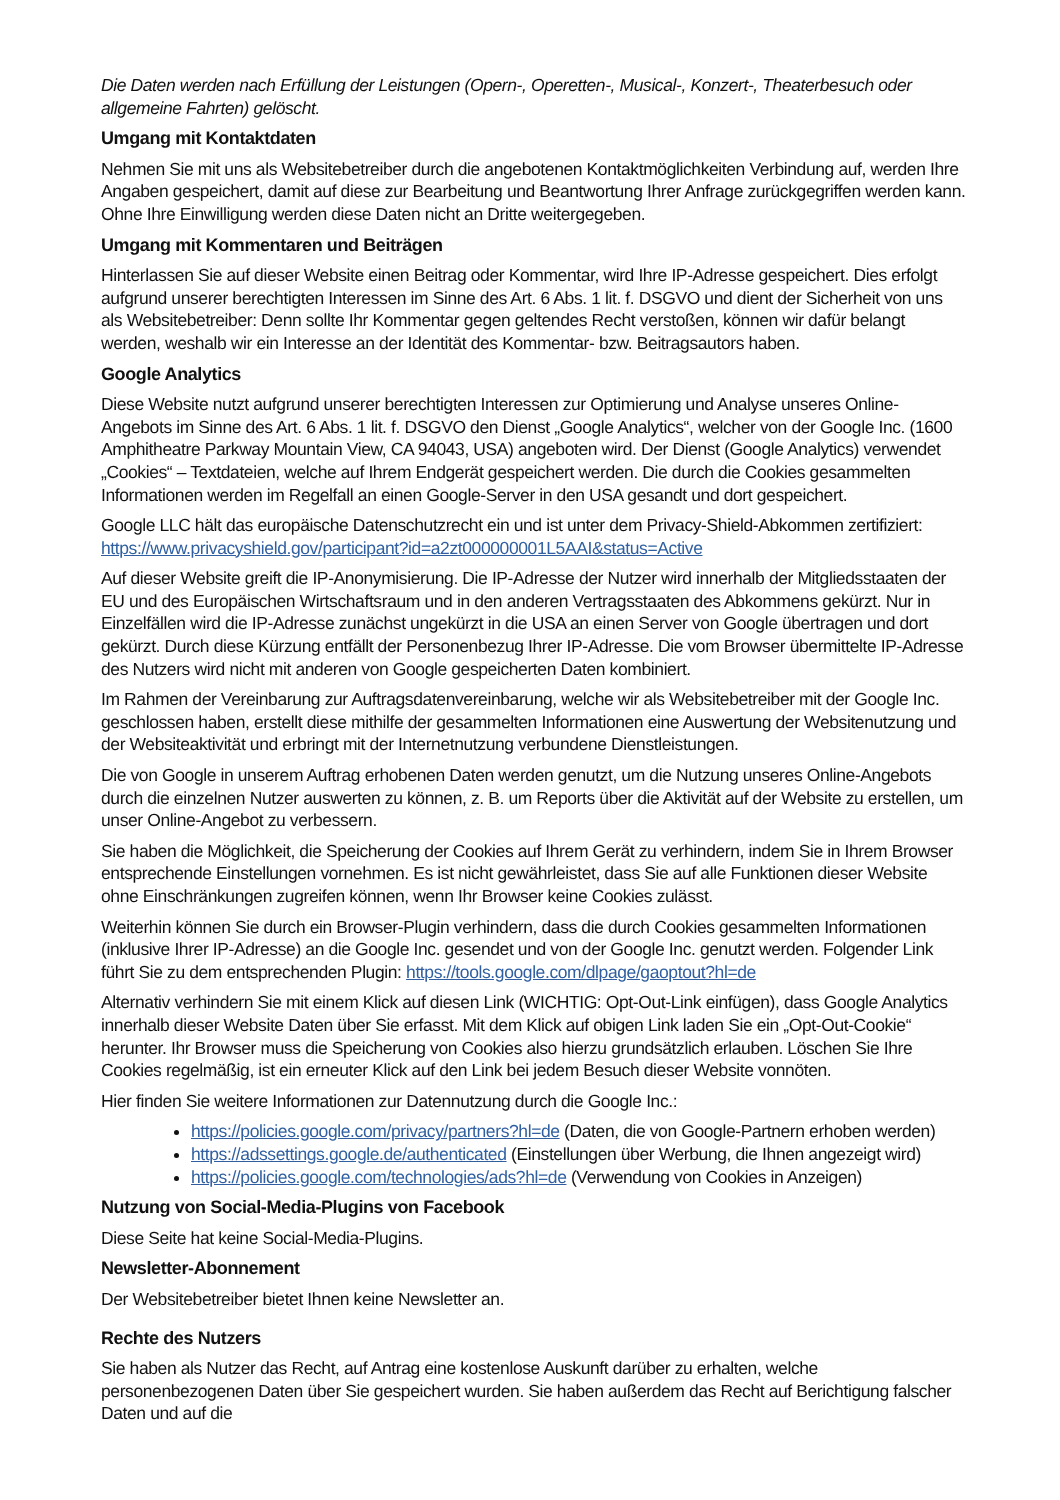Die Daten werden nach Erfüllung der Leistungen (Opern-, Operetten-, Musical-, Konzert-, Theaterbesuch oder allgemeine Fahrten) gelöscht.
Umgang mit Kontaktdaten
Nehmen Sie mit uns als Websitebetreiber durch die angebotenen Kontaktmöglichkeiten Verbindung auf, werden Ihre Angaben gespeichert, damit auf diese zur Bearbeitung und Beantwortung Ihrer Anfrage zurückgegriffen werden kann. Ohne Ihre Einwilligung werden diese Daten nicht an Dritte weitergegeben.
Umgang mit Kommentaren und Beiträgen
Hinterlassen Sie auf dieser Website einen Beitrag oder Kommentar, wird Ihre IP-Adresse gespeichert. Dies erfolgt aufgrund unserer berechtigten Interessen im Sinne des Art. 6 Abs. 1 lit. f. DSGVO und dient der Sicherheit von uns als Websitebetreiber: Denn sollte Ihr Kommentar gegen geltendes Recht verstoßen, können wir dafür belangt werden, weshalb wir ein Interesse an der Identität des Kommentar- bzw. Beitragsautors haben.
Google Analytics
Diese Website nutzt aufgrund unserer berechtigten Interessen zur Optimierung und Analyse unseres Online-Angebots im Sinne des Art. 6 Abs. 1 lit. f. DSGVO den Dienst „Google Analytics“, welcher von der Google Inc. (1600 Amphitheatre Parkway Mountain View, CA 94043, USA) angeboten wird. Der Dienst (Google Analytics) verwendet „Cookies“ – Textdateien, welche auf Ihrem Endgerät gespeichert werden. Die durch die Cookies gesammelten Informationen werden im Regelfall an einen Google-Server in den USA gesandt und dort gespeichert.
Google LLC hält das europäische Datenschutzrecht ein und ist unter dem Privacy-Shield-Abkommen zertifiziert: https://www.privacyshield.gov/participant?id=a2zt000000001L5AAI&status=Active
Auf dieser Website greift die IP-Anonymisierung. Die IP-Adresse der Nutzer wird innerhalb der Mitgliedsstaaten der EU und des Europäischen Wirtschaftsraum und in den anderen Vertragsstaaten des Abkommens gekürzt. Nur in Einzelfällen wird die IP-Adresse zunächst ungekürzt in die USA an einen Server von Google übertragen und dort gekürzt. Durch diese Kürzung entfällt der Personenbezug Ihrer IP-Adresse. Die vom Browser übermittelte IP-Adresse des Nutzers wird nicht mit anderen von Google gespeicherten Daten kombiniert.
Im Rahmen der Vereinbarung zur Auftragsdatenvereinbarung, welche wir als Websitebetreiber mit der Google Inc. geschlossen haben, erstellt diese mithilfe der gesammelten Informationen eine Auswertung der Websitenutzung und der Websiteaktivität und erbringt mit der Internetnutzung verbundene Dienstleistungen.
Die von Google in unserem Auftrag erhobenen Daten werden genutzt, um die Nutzung unseres Online-Angebots durch die einzelnen Nutzer auswerten zu können, z. B. um Reports über die Aktivität auf der Website zu erstellen, um unser Online-Angebot zu verbessern.
Sie haben die Möglichkeit, die Speicherung der Cookies auf Ihrem Gerät zu verhindern, indem Sie in Ihrem Browser entsprechende Einstellungen vornehmen. Es ist nicht gewährleistet, dass Sie auf alle Funktionen dieser Website ohne Einschränkungen zugreifen können, wenn Ihr Browser keine Cookies zulässt.
Weiterhin können Sie durch ein Browser-Plugin verhindern, dass die durch Cookies gesammelten Informationen (inklusive Ihrer IP-Adresse) an die Google Inc. gesendet und von der Google Inc. genutzt werden. Folgender Link führt Sie zu dem entsprechenden Plugin: https://tools.google.com/dlpage/gaoptout?hl=de
Alternativ verhindern Sie mit einem Klick auf diesen Link (WICHTIG: Opt-Out-Link einfügen), dass Google Analytics innerhalb dieser Website Daten über Sie erfasst. Mit dem Klick auf obigen Link laden Sie ein „Opt-Out-Cookie“ herunter. Ihr Browser muss die Speicherung von Cookies also hierzu grundsätzlich erlauben. Löschen Sie Ihre Cookies regelmäßig, ist ein erneuter Klick auf den Link bei jedem Besuch dieser Website vonnöten.
Hier finden Sie weitere Informationen zur Datennutzung durch die Google Inc.:
https://policies.google.com/privacy/partners?hl=de (Daten, die von Google-Partnern erhoben werden)
https://adssettings.google.de/authenticated (Einstellungen über Werbung, die Ihnen angezeigt wird)
https://policies.google.com/technologies/ads?hl=de (Verwendung von Cookies in Anzeigen)
Nutzung von Social-Media-Plugins von Facebook
Diese Seite hat keine Social-Media-Plugins.
Newsletter-Abonnement
Der Websitebetreiber bietet Ihnen keine Newsletter an.
Rechte des Nutzers
Sie haben als Nutzer das Recht, auf Antrag eine kostenlose Auskunft darüber zu erhalten, welche personenbezogenen Daten über Sie gespeichert wurden. Sie haben außerdem das Recht auf Berichtigung falscher Daten und auf die